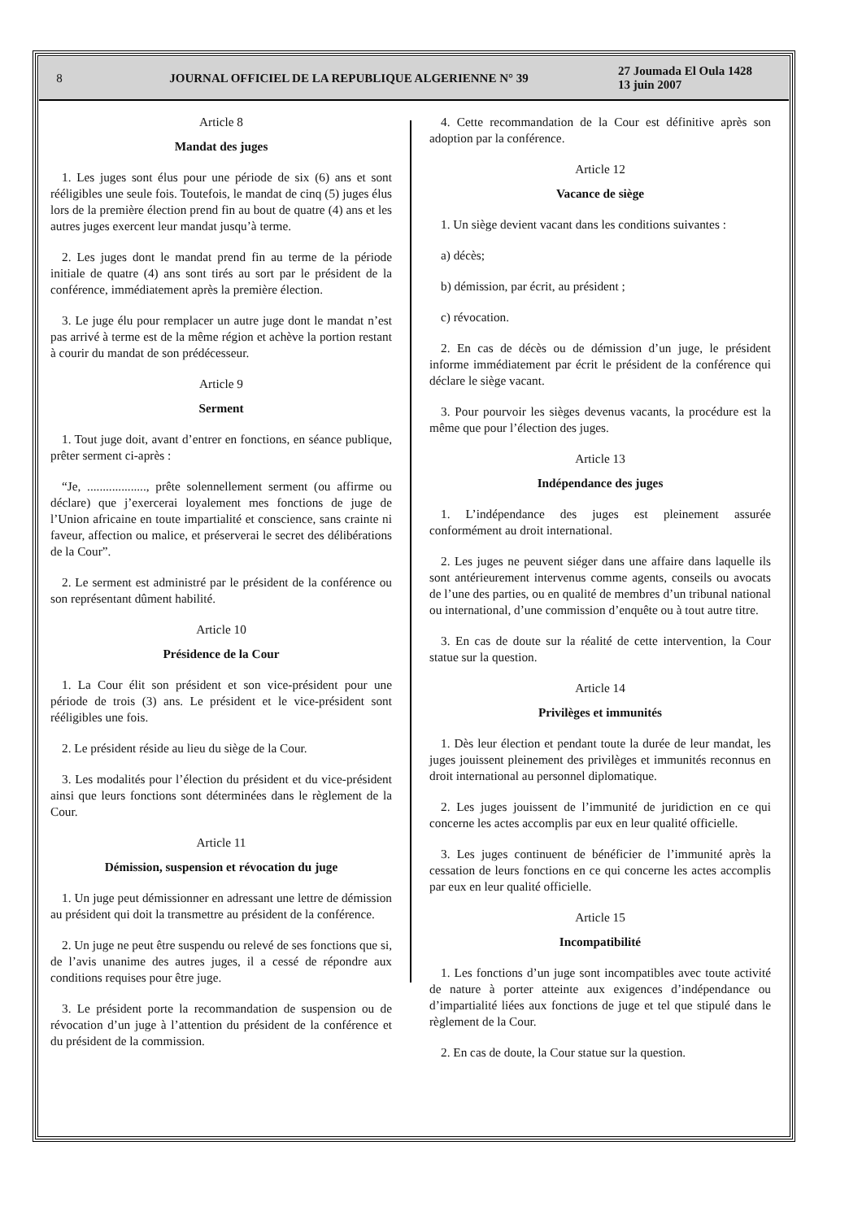8
JOURNAL OFFICIEL DE LA REPUBLIQUE ALGERIENNE N° 39
27 Joumada El Oula 1428
13 juin 2007
Article 8
Mandat des juges
1. Les juges sont élus pour une période de six (6) ans et sont rééligibles une seule fois. Toutefois, le mandat de cinq (5) juges élus lors de la première élection prend fin au bout de quatre (4) ans et les autres juges exercent leur mandat jusqu’à terme.
2. Les juges dont le mandat prend fin au terme de la période initiale de quatre (4) ans sont tirés au sort par le président de la conférence, immédiatement après la première élection.
3. Le juge élu pour remplacer un autre juge dont le mandat n’est pas arrivé à terme est de la même région et achève la portion restant à courir du mandat de son prédécesseur.
Article 9
Serment
1. Tout juge doit, avant d’entrer en fonctions, en séance publique, prêter serment ci-après :
“Je, ..................., prête solennellement serment (ou affirme ou déclare) que j’exercerai loyalement mes fonctions de juge de l’Union africaine en toute impartialité et conscience, sans crainte ni faveur, affection ou malice, et préserverai le secret des délibérations de la Cour”.
2. Le serment est administré par le président de la conférence ou son représentant dûment habilité.
Article 10
Présidence de la Cour
1. La Cour élit son président et son vice-président pour une période de trois (3) ans. Le président et le vice-président sont rééligibles une fois.
2. Le président réside au lieu du siège de la Cour.
3. Les modalités pour l’élection du président et du vice-président ainsi que leurs fonctions sont déterminées dans le règlement de la Cour.
Article 11
Démission, suspension et révocation du juge
1. Un juge peut démissionner en adressant une lettre de démission au président qui doit la transmettre au président de la conférence.
2. Un juge ne peut être suspendu ou relevé de ses fonctions que si, de l’avis unanime des autres juges, il a cessé de répondre aux conditions requises pour être juge.
3. Le président porte la recommandation de suspension ou de révocation d’un juge à l’attention du président de la conférence et du président de la commission.
4. Cette recommandation de la Cour est définitive après son adoption par la conférence.
Article 12
Vacance de siège
1. Un siège devient vacant dans les conditions suivantes :
a) décès;
b) démission, par écrit, au président ;
c) révocation.
2. En cas de décès ou de démission d’un juge, le président informe immédiatement par écrit le président de la conférence qui déclare le siège vacant.
3. Pour pourvoir les sièges devenus vacants, la procédure est la même que pour l’élection des juges.
Article 13
Indépendance des juges
1. L’indépendance des juges est pleinement assurée conformément au droit international.
2. Les juges ne peuvent siéger dans une affaire dans laquelle ils sont antérieurement intervenus comme agents, conseils ou avocats de l’une des parties, ou en qualité de membres d’un tribunal national ou international, d’une commission d’enquête ou à tout autre titre.
3. En cas de doute sur la réalité de cette intervention, la Cour statue sur la question.
Article 14
Privilèges et immunités
1. Dès leur élection et pendant toute la durée de leur mandat, les juges jouissent pleinement des privilèges et immunités reconnus en droit international au personnel diplomatique.
2. Les juges jouissent de l’immunité de juridiction en ce qui concerne les actes accomplis par eux en leur qualité officielle.
3. Les juges continuent de bénéficier de l’immunité après la cessation de leurs fonctions en ce qui concerne les actes accomplis par eux en leur qualité officielle.
Article 15
Incompatibilité
1. Les fonctions d’un juge sont incompatibles avec toute activité de nature à porter atteinte aux exigences d’indépendance ou d’impartialité liées aux fonctions de juge et tel que stipulé dans le règlement de la Cour.
2. En cas de doute, la Cour statue sur la question.